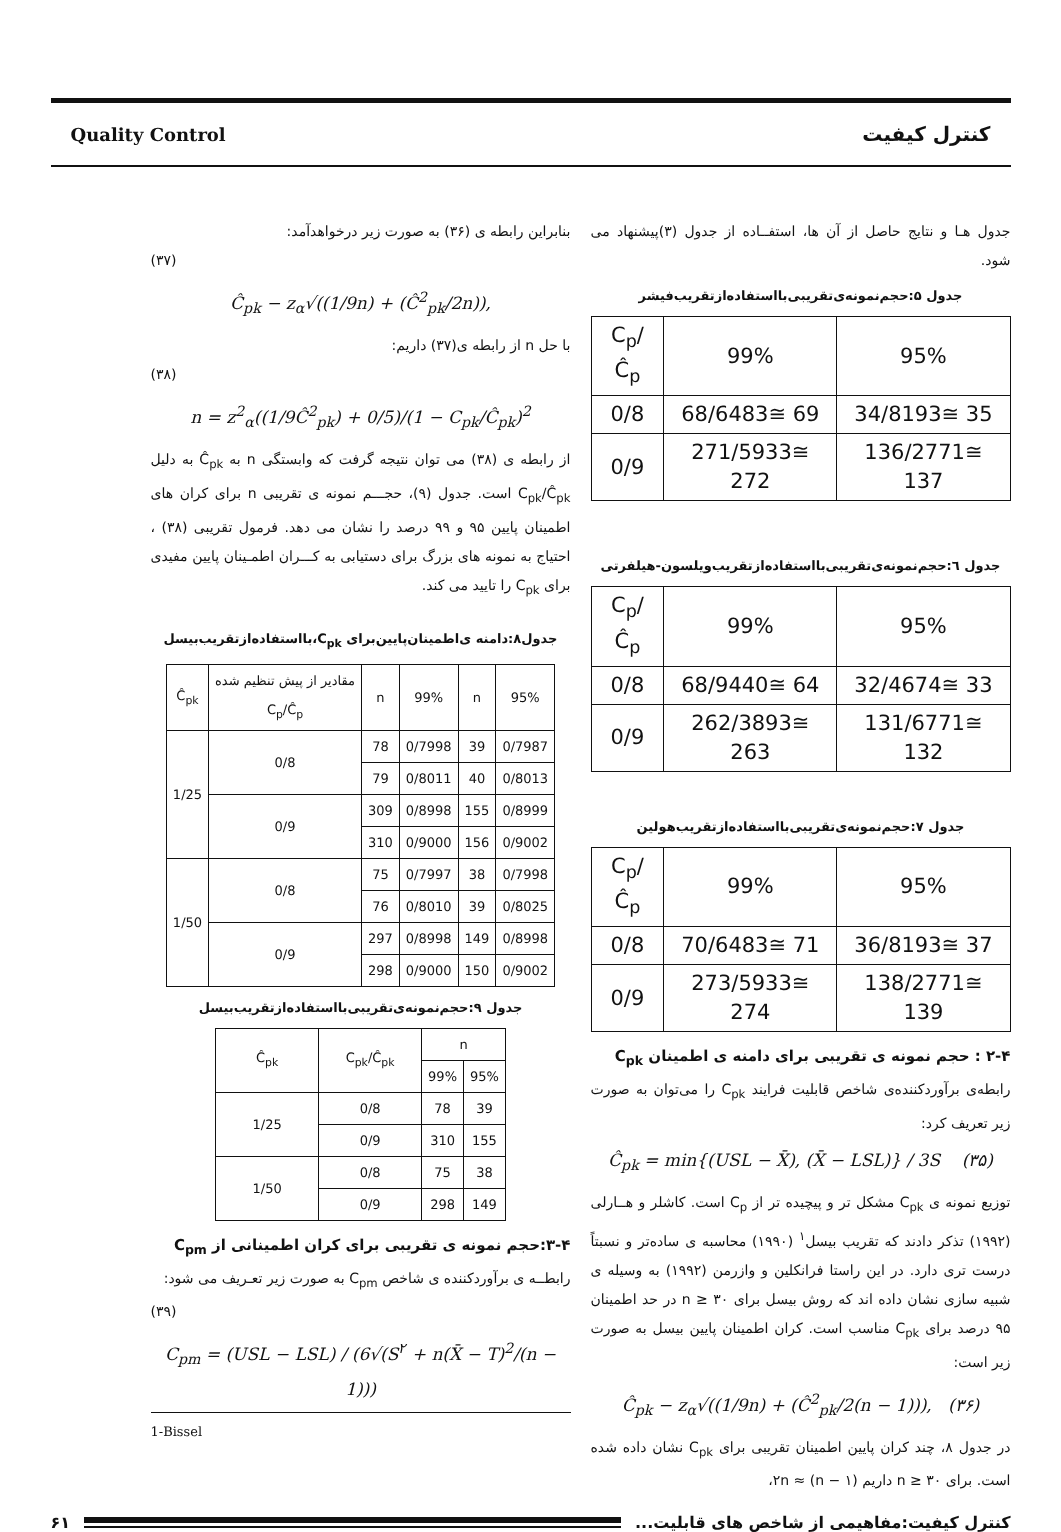کنترل کیفیت Quality Control
جدول هـا و نتایج حاصل از آن ها، استفــاده از جدول (۳)پیشنهاد می شود.
جدول ۵:حجم‌نمونه‌ی‌تقریبی‌بااستفاده‌ازتقریب‌فیشر
| C<sub>p</sub>/Ĉ<sub>p</sub> | 99% | 95% |
| --- | --- | --- |
| 0/8 | 68/6483≅ 69 | 34/8193≅ 35 |
| 0/9 | 271/5933≅ 272 | 136/2771≅ 137 |
جدول ٦:حجم‌نمونه‌ی‌تقریبی‌بااستفاده‌ازتقریب‌ویلسون-هیلفرتی
| C<sub>p</sub>/Ĉ<sub>p</sub> | 99% | 95% |
| --- | --- | --- |
| 0/8 | 68/9440≅ 64 | 32/4674≅ 33 |
| 0/9 | 262/3893≅ 263 | 131/6771≅ 132 |
جدول ۷:حجم‌نمونه‌ی‌تقریبی‌بااستفاده‌ازتقریب‌هولین
| C<sub>p</sub>/Ĉ<sub>p</sub> | 99% | 95% |
| --- | --- | --- |
| 0/8 | 70/6483≅ 71 | 36/8193≅ 37 |
| 0/9 | 273/5933≅ 274 | 138/2771≅ 139 |
۲-۴ : حجم نمونه ی تقریبی برای دامنه ی اطمینان C<sub>pk</sub>
رابطه‌ی برآوردکننده‌ی شاخص قابلیت فرایند C<sub>pk</sub> را می‌توان به صورت زیر تعریف کرد:
Ĉ<sub>pk</sub> = min{(USL − X̄), (X̄ − LSL)} / 3S (۳۵)
توزیع نمونه ی C<sub>pk</sub> مشکل تر و پیچیده تر از C<sub>p</sub> است. کاشلر و هــارلی (۱۹۹۲) تذکر دادند که تقریب بیسل<sup>۱</sup> (۱۹۹۰) محاسبه ی ساده‌تر و نسبتاً درست تری دارد. در این راستا فرانکلین و وازرمن (۱۹۹۲) به وسیله ی شبیه سازی نشان داده اند که روش بیسل برای n ≥ ۳۰ در حد اطمینان ۹۵ درصد برای C<sub>pk</sub> مناسب است. کران اطمینان پایین بیسل به صورت زیر است:
Ĉ<sub>pk</sub> − z<sub>α</sub>√((1/9n) + (Ĉ<sup>2</sup><sub>pk</sub>/2(n − 1))), (۳۶)
در جدول ۸، چند کران پایین اطمینان تقریبی برای C<sub>pk</sub> نشان داده شده است. برای n ≥ ۳۰ داریم ۲n ≈ (n − ۱)،
بنابراین رابطه ی (۳۶) به صورت زیر درخواهدآمد:
(۳۷)
Ĉ<sub>pk</sub> − z<sub>α</sub>√((1/9n) + (Ĉ<sup>2</sup><sub>pk</sub>/2n)),
با حل n از رابطه ی(۳۷) داریم:
(۳۸)
n = z<sup>2</sup><sub>α</sub>((1/9Ĉ<sup>2</sup><sub>pk</sub>) + 0/5)/(1 − C<sub>pk</sub>/Ĉ<sub>pk</sub>)<sup>2</sup>
از رابطه ی (۳۸) می توان نتیجه گرفت که وابستگی n به Ĉ<sub>pk</sub> به دلیل C<sub>pk</sub>/Ĉ<sub>pk</sub> است. جدول (۹)، حجـــم نمونه ی تقریبی n برای کران های اطمینان پایین ۹۵ و ۹۹ درصد را نشان می دهد. فرمول تقریبی (۳۸) ، احتیاج به نمونه های بزرگ برای دستیابی به کـــران اطمـینان پایین مفیدی برای C<sub>pk</sub> را تایید می کند.
جدول۸:دامنه ی‌اطمینان‌پایین‌برای C<sub>pk</sub>،بااستفاده‌ازتقریب‌بیسل
| Ĉ<sub>pk</sub> | مقادیر از پیش تنظیم شده C<sub>p</sub>/Ĉ<sub>p</sub> | n | 99% | n | 95% |
| --- | --- | --- | --- | --- | --- |
| 1/25 | 0/8 | 78 | 0/7998 | 39 | 0/7987 |
| | | 79 | 0/8011 | 40 | 0/8013 |
| | 0/9 | 309 | 0/8998 | 155 | 0/8999 |
| | | 310 | 0/9000 | 156 | 0/9002 |
| 1/50 | 0/8 | 75 | 0/7997 | 38 | 0/7998 |
| | | 76 | 0/8010 | 39 | 0/8025 |
| | 0/9 | 297 | 0/8998 | 149 | 0/8998 |
| | | 298 | 0/9000 | 150 | 0/9002 |
جدول ۹:حجم‌نمونه‌ی‌تقریبی‌بااستفاده‌ازتقریب‌بیسل
| Ĉ<sub>pk</sub> | C<sub>pk</sub>/Ĉ<sub>pk</sub> | n | |
| --- | --- | --- | --- |
| | | 99% | 95% |
| 1/25 | 0/8 | 78 | 39 |
| | 0/9 | 310 | 155 |
| 1/50 | 0/8 | 75 | 38 |
| | 0/9 | 298 | 149 |
۳-۴:حجم نمونه ی تقریبی برای کران اطمینانی از C<sub>pm</sub>
رابطــه ی برآوردکننده ی شاخص C<sub>pm</sub> به صورت زیر تعـریف می شود:
(۳۹)
C<sub>pm</sub> = (USL − LSL) / (6√(S<sup>۲</sup> + n(X̄ − T)<sup>2</sup>/(n − 1)))
1-Bissel
کنترل کیفیت:مفاهیمی از شاخص های قابلیت... ۶۱